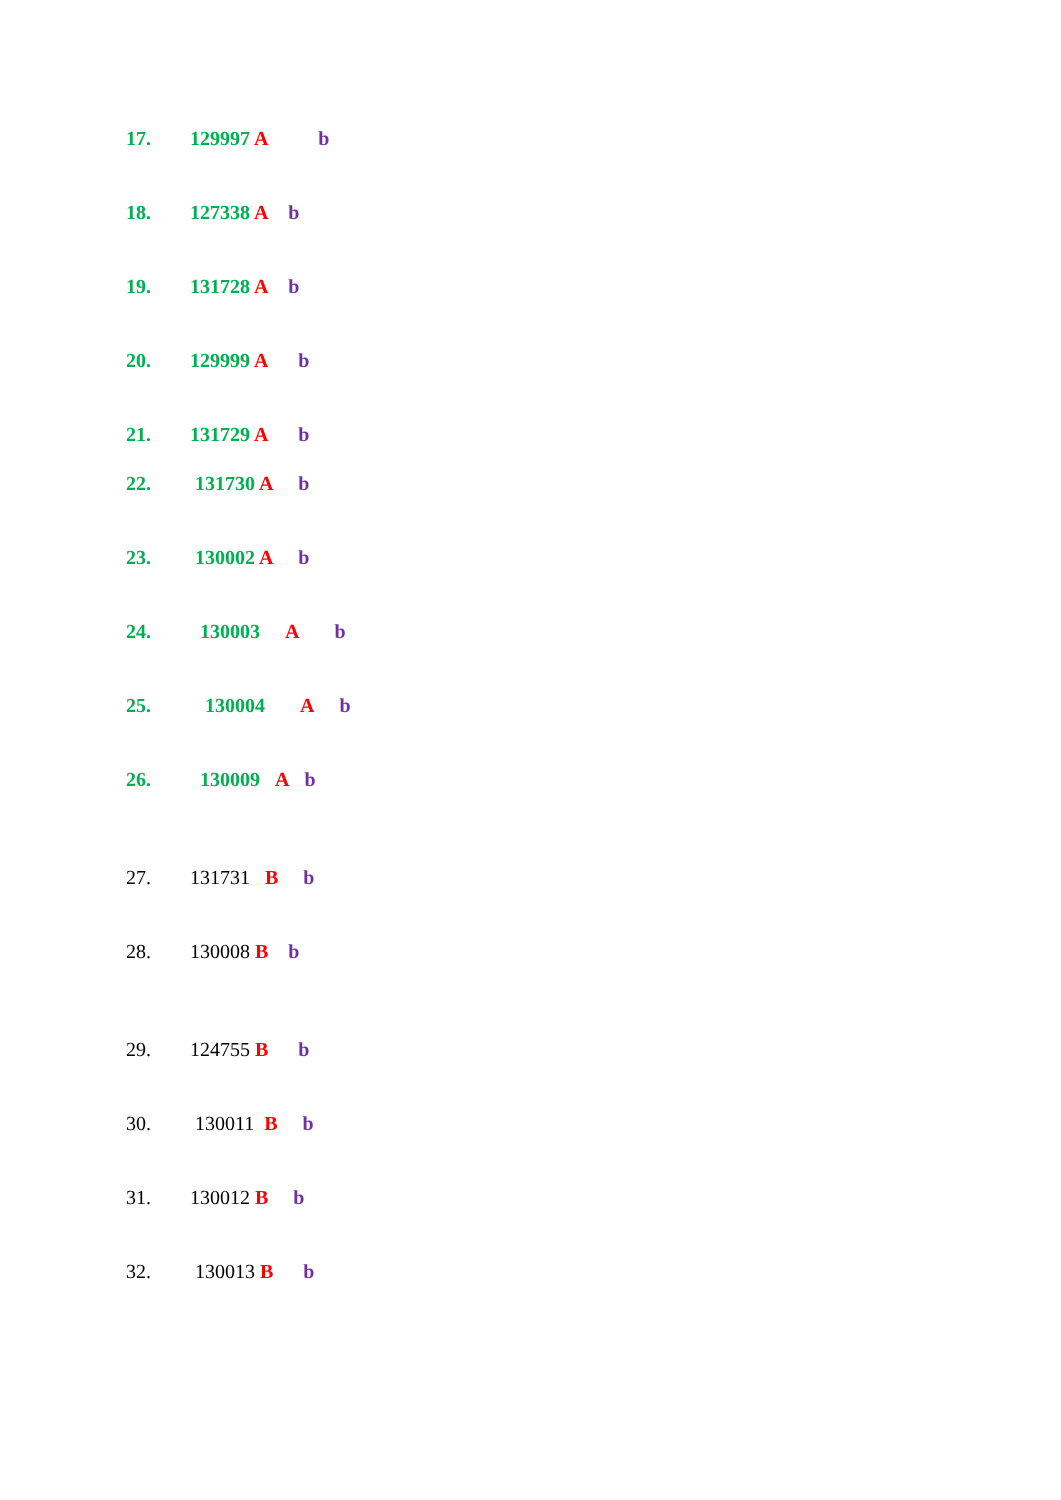17. 129997 A b
18. 127338 A b
19. 131728 A b
20. 129999 A b
21. 131729 A b
22. 131730 A b
23. 130002 A b
24. 130003 A b
25. 130004 A b
26. 130009 A b
27. 131731 B b
28. 130008 B b
29. 124755 B b
30. 130011 B b
31. 130012 B b
32. 130013 B b